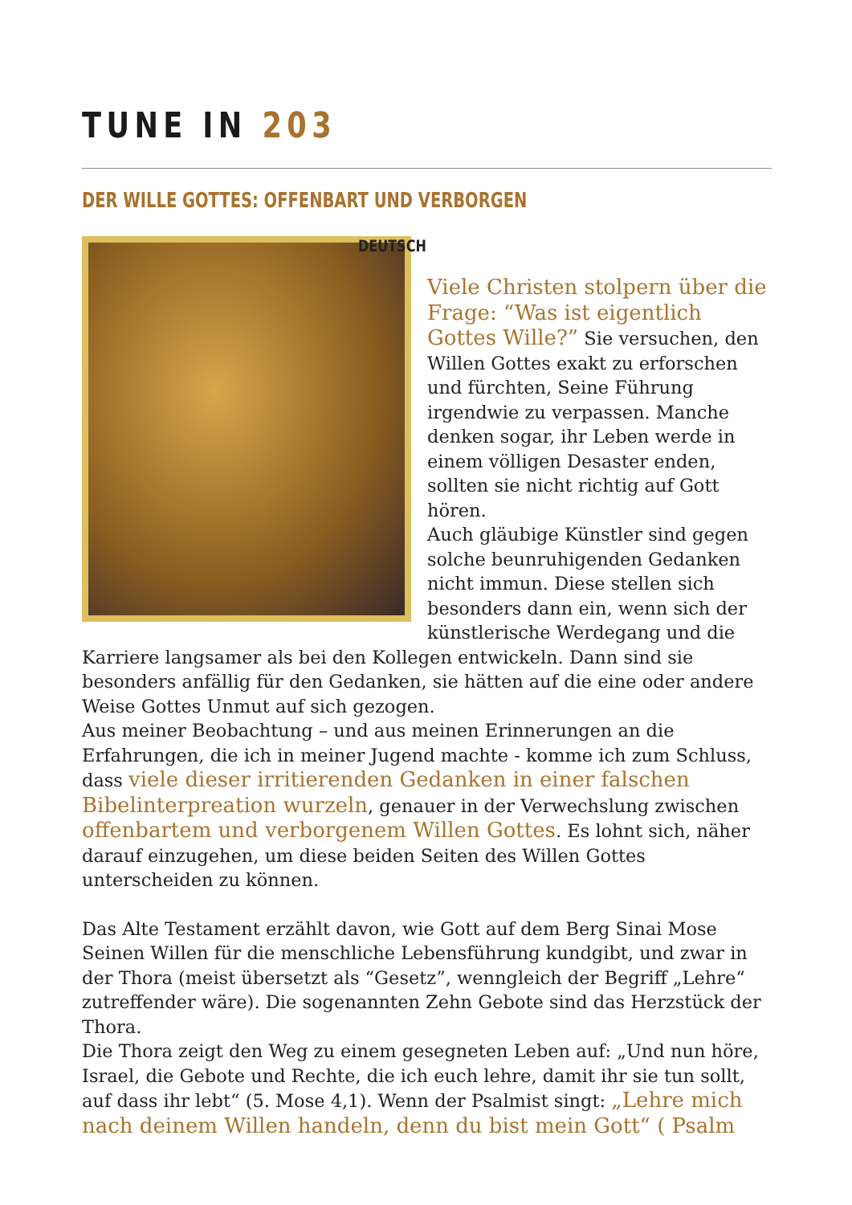TUNE IN 203
DER WILLE GOTTES: OFFENBART UND VERBORGEN
DEUTSCH
Viele Christen stolpern über die Frage: “Was ist eigentlich Gottes Wille?” Sie versuchen, den Willen Gottes exakt zu erforschen und fürchten, Seine Führung irgendwie zu verpassen. Manche denken sogar, ihr Leben werde in einem völligen Desaster enden, sollten sie nicht richtig auf Gott hören.
Auch gläubige Künstler sind gegen solche beunruhigenden Gedanken nicht immun. Diese stellen sich besonders dann ein, wenn sich der künstlerische Werdegang und die Karriere langsamer als bei den Kollegen entwickeln. Dann sind sie besonders anfällig für den Gedanken, sie hätten auf die eine oder andere Weise Gottes Unmut auf sich gezogen.
Aus meiner Beobachtung – und aus meinen Erinnerungen an die Erfahrungen, die ich in meiner Jugend machte - komme ich zum Schluss, dass viele dieser irritierenden Gedanken in einer falschen Bibelinterpreation wurzeln, genauer in der Verwechslung zwischen offenbartem und verborgenem Willen Gottes. Es lohnt sich, näher darauf einzugehen, um diese beiden Seiten des Willen Gottes unterscheiden zu können.
Das Alte Testament erzählt davon, wie Gott auf dem Berg Sinai Mose Seinen Willen für die menschliche Lebensführung kundgibt, und zwar in der Thora (meist übersetzt als “Gesetz”, wenngleich der Begriff „Lehre“ zutreffender wäre). Die sogenannten Zehn Gebote sind das Herzstück der Thora.
Die Thora zeigt den Weg zu einem gesegneten Leben auf: „Und nun höre, Israel, die Gebote und Rechte, die ich euch lehre, damit ihr sie tun sollt, auf dass ihr lebt“ (5. Mose 4,1). Wenn der Psalmist singt: „Lehre mich nach deinem Willen handeln, denn du bist mein Gott“ ( Psalm